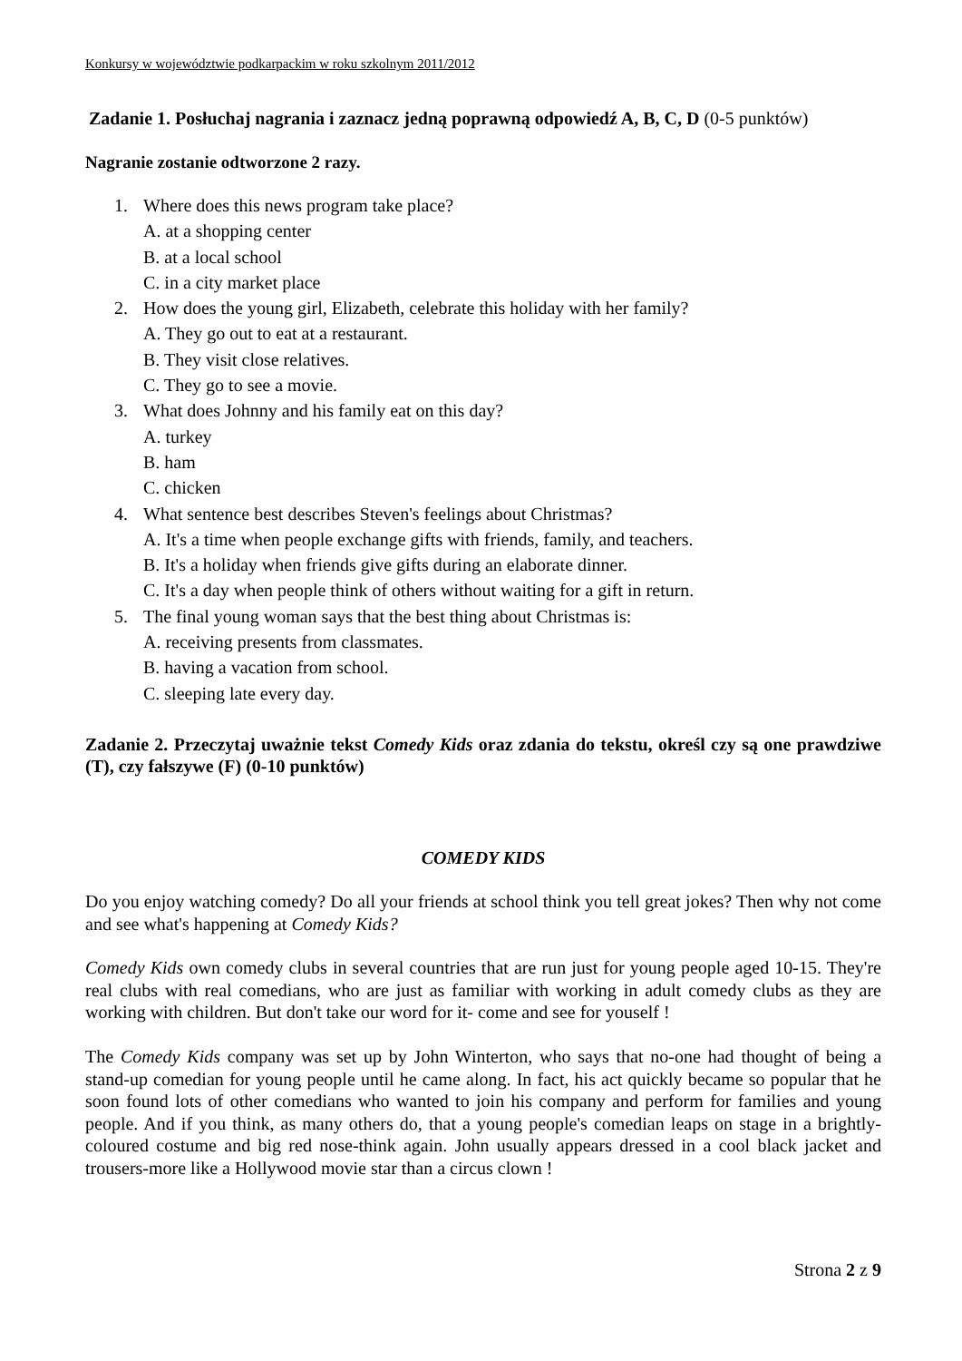Konkursy w województwie podkarpackim w roku szkolnym 2011/2012
Zadanie 1. Posłuchaj nagrania i zaznacz jedną poprawną odpowiedź A, B, C, D (0-5 punktów)
Nagranie zostanie odtworzone 2 razy.
1. Where does this news program take place?
A. at a shopping center
B. at a local school
C. in a city market place
2. How does the young girl, Elizabeth, celebrate this holiday with her family?
A. They go out to eat at a restaurant.
B. They visit close relatives.
C. They go to see a movie.
3. What does Johnny and his family eat on this day?
A. turkey
B. ham
C. chicken
4. What sentence best describes Steven's feelings about Christmas?
A. It's a time when people exchange gifts with friends, family, and teachers.
B. It's a holiday when friends give gifts during an elaborate dinner.
C. It's a day when people think of others without waiting for a gift in return.
5. The final young woman says that the best thing about Christmas is:
A. receiving presents from classmates.
B. having a vacation from school.
C. sleeping late every day.
Zadanie 2. Przeczytaj uważnie tekst Comedy Kids oraz zdania do tekstu, określ czy są one prawdziwe (T), czy fałszywe (F) (0-10 punktów)
COMEDY KIDS
Do you enjoy watching comedy? Do all your friends at school think you tell great jokes? Then why not come and see what's happening at Comedy Kids?
Comedy Kids own comedy clubs in several countries that are run just for young people aged 10-15. They're real clubs with real comedians, who are just as familiar with working in adult comedy clubs as they are working with children. But don't take our word for it- come and see for youself !
The Comedy Kids company was set up by John Winterton, who says that no-one had thought of being a stand-up comedian for young people until he came along. In fact, his act quickly became so popular that he soon found lots of other comedians who wanted to join his company and perform for families and young people. And if you think, as many others do, that a young people's comedian leaps on stage in a brightly-coloured costume and big red nose-think again. John usually appears dressed in a cool black jacket and trousers-more like a Hollywood movie star than a circus clown !
Strona 2 z 9